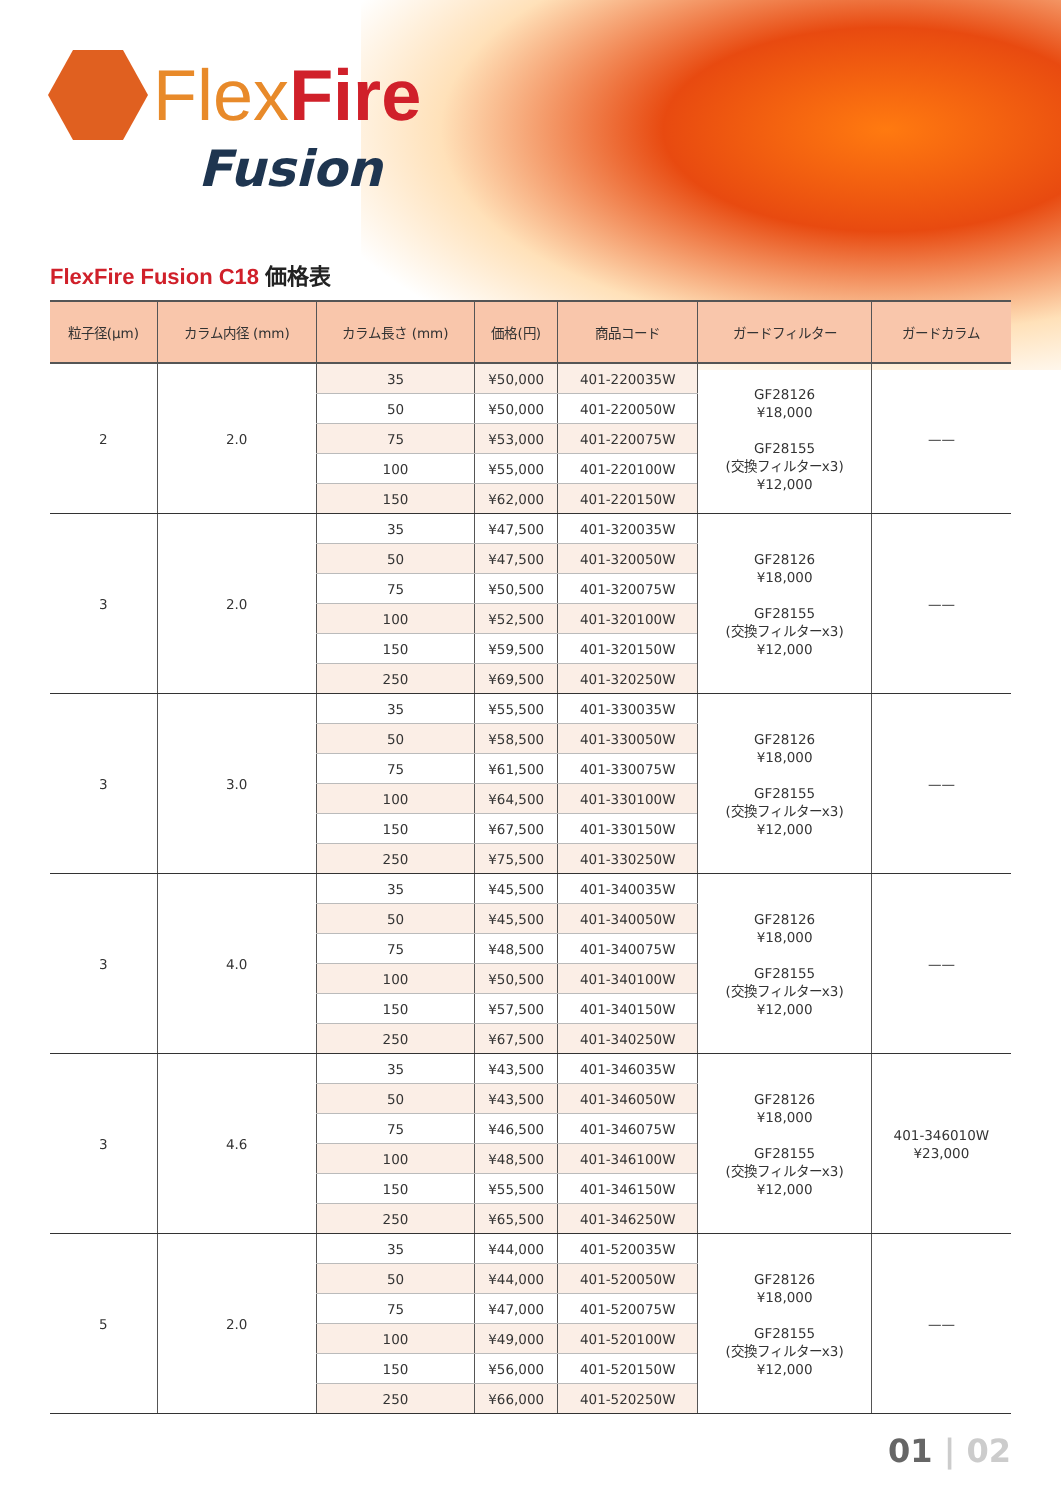Flex Fire
Fusion
FlexFire Fusion C18 価格表
| 粒子径(μm) | カラム内径 (mm) | カラム長さ (mm) | 価格(円) | 商品コード | ガードフィルター | ガードカラム |
| --- | --- | --- | --- | --- | --- | --- |
| 2 | 2.0 | 35 | ¥50,000 | 401-220035W | GF28126 ¥18,000 GF28155 (交換フィルターx3) ¥12,000 | —— |
| | | 50 | ¥50,000 | 401-220050W | | |
| | | 75 | ¥53,000 | 401-220075W | | |
| | | 100 | ¥55,000 | 401-220100W | | |
| | | 150 | ¥62,000 | 401-220150W | | |
| 3 | 2.0 | 35 | ¥47,500 | 401-320035W | GF28126 ¥18,000 GF28155 (交換フィルターx3) ¥12,000 | —— |
| | | 50 | ¥47,500 | 401-320050W | | |
| | | 75 | ¥50,500 | 401-320075W | | |
| | | 100 | ¥52,500 | 401-320100W | | |
| | | 150 | ¥59,500 | 401-320150W | | |
| | | 250 | ¥69,500 | 401-320250W | | |
| 3 | 3.0 | 35 | ¥55,500 | 401-330035W | GF28126 ¥18,000 GF28155 (交換フィルターx3) ¥12,000 | —— |
| | | 50 | ¥58,500 | 401-330050W | | |
| | | 75 | ¥61,500 | 401-330075W | | |
| | | 100 | ¥64,500 | 401-330100W | | |
| | | 150 | ¥67,500 | 401-330150W | | |
| | | 250 | ¥75,500 | 401-330250W | | |
| 3 | 4.0 | 35 | ¥45,500 | 401-340035W | GF28126 ¥18,000 GF28155 (交換フィルターx3) ¥12,000 | —— |
| | | 50 | ¥45,500 | 401-340050W | | |
| | | 75 | ¥48,500 | 401-340075W | | |
| | | 100 | ¥50,500 | 401-340100W | | |
| | | 150 | ¥57,500 | 401-340150W | | |
| | | 250 | ¥67,500 | 401-340250W | | |
| 3 | 4.6 | 35 | ¥43,500 | 401-346035W | GF28126 ¥18,000 GF28155 (交換フィルターx3) ¥12,000 | 401-346010W ¥23,000 |
| | | 50 | ¥43,500 | 401-346050W | | |
| | | 75 | ¥46,500 | 401-346075W | | |
| | | 100 | ¥48,500 | 401-346100W | | |
| | | 150 | ¥55,500 | 401-346150W | | |
| | | 250 | ¥65,500 | 401-346250W | | |
| 5 | 2.0 | 35 | ¥44,000 | 401-520035W | GF28126 ¥18,000 GF28155 (交換フィルターx3) ¥12,000 | —— |
| | | 50 | ¥44,000 | 401-520050W | | |
| | | 75 | ¥47,000 | 401-520075W | | |
| | | 100 | ¥49,000 | 401-520100W | | |
| | | 150 | ¥56,000 | 401-520150W | | |
| | | 250 | ¥66,000 | 401-520250W | | |
01 | 02